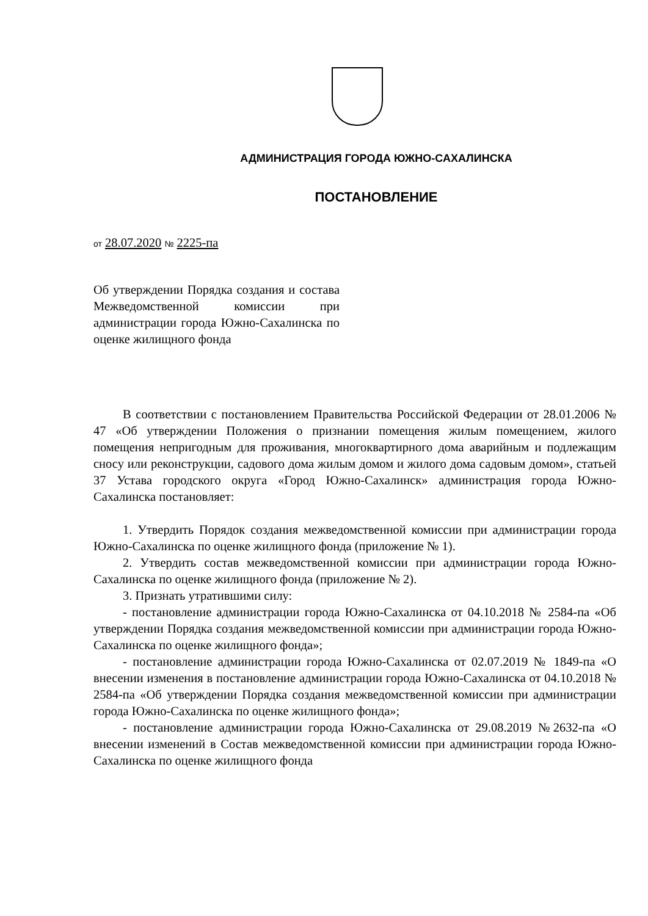АДМИНИСТРАЦИЯ ГОРОДА ЮЖНО-САХАЛИНСКА
ПОСТАНОВЛЕНИЕ
от 28.07.2020 № 2225-па
Об утверждении Порядка создания и состава Межведомственной комиссии при администрации города Южно-Сахалинска по оценке жилищного фонда
В соответствии с постановлением Правительства Российской Федерации от 28.01.2006 № 47 «Об утверждении Положения о признании помещения жилым помещением, жилого помещения непригодным для проживания, многоквартирного дома аварийным и подлежащим сносу или реконструкции, садового дома жилым домом и жилого дома садовым домом», статьей 37 Устава городского округа «Город Южно-Сахалинск» администрация города Южно-Сахалинска постановляет:
1. Утвердить Порядок создания межведомственной комиссии при администрации города Южно-Сахалинска по оценке жилищного фонда (приложение № 1).
2. Утвердить состав межведомственной комиссии при администрации города Южно-Сахалинска по оценке жилищного фонда (приложение № 2).
3. Признать утратившими силу:
- постановление администрации города Южно-Сахалинска от 04.10.2018 № 2584-па «Об утверждении Порядка создания межведомственной комиссии при администрации города Южно-Сахалинска по оценке жилищного фонда»;
- постановление администрации города Южно-Сахалинска от 02.07.2019 № 1849-па «О внесении изменения в постановление администрации города Южно-Сахалинска от 04.10.2018 № 2584-па «Об утверждении Порядка создания межведомственной комиссии при администрации города Южно-Сахалинска по оценке жилищного фонда»;
- постановление администрации города Южно-Сахалинска от 29.08.2019 №2632-па «О внесении изменений в Состав межведомственной комиссии при администрации города Южно-Сахалинска по оценке жилищного фонда